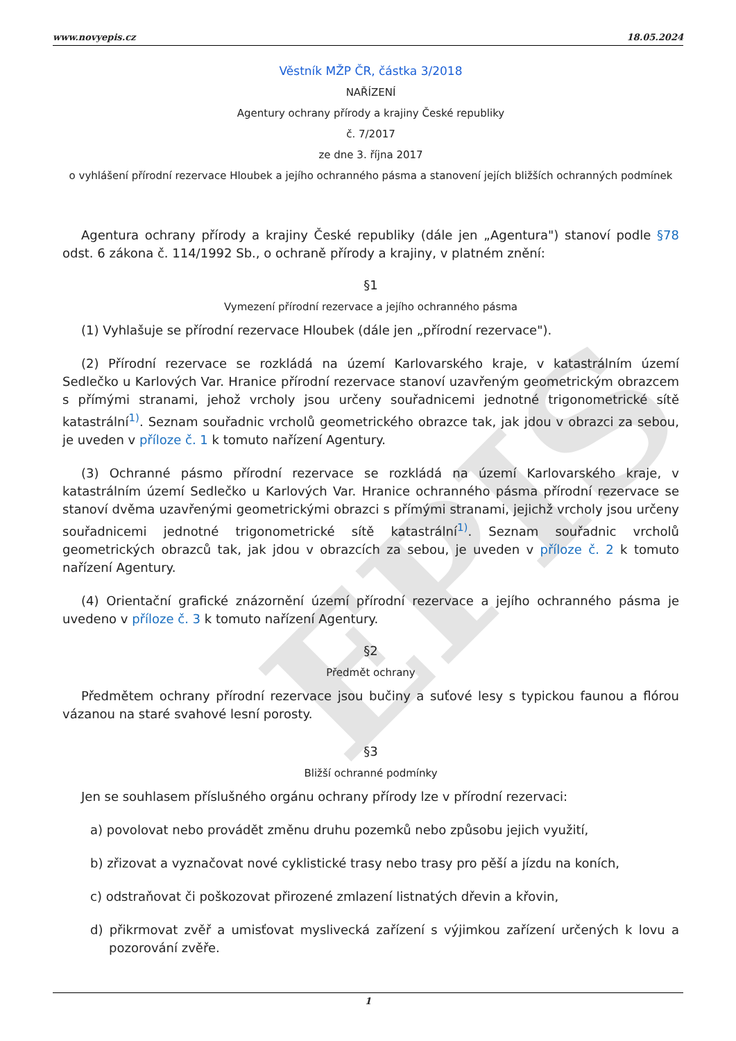EPIS
www.novyepis.cz 18.05.2024
Věstník MŽP ČR, částka 3/2018
NAŘÍZENÍ
Agentury ochrany přírody a krajiny České republiky
č. 7/2017
ze dne 3. října 2017
o vyhlášení přírodní rezervace Hloubek a jejího ochranného pásma a stanovení jejích bližších ochranných podmínek
Agentura ochrany přírody a krajiny České republiky (dále jen „Agentura") stanoví podle §78 odst. 6 zákona č. 114/1992 Sb., o ochraně přírody a krajiny, v platném znění:
§1
Vymezení přírodní rezervace a jejího ochranného pásma
(1) Vyhlašuje se přírodní rezervace Hloubek (dále jen „přírodní rezervace").
(2) Přírodní rezervace se rozkládá na území Karlovarského kraje, v katastrálním území Sedlečko u Karlových Var. Hranice přírodní rezervace stanoví uzavřeným geometrickým obrazcem s přímými stranami, jehož vrcholy jsou určeny souřadnicemi jednotné trigonometrické sítě katastrální<sup>1)</sup>. Seznam souřadnic vrcholů geometrického obrazce tak, jak jdou v obrazci za sebou, je uveden v příloze č. 1 k tomuto nařízení Agentury.
(3) Ochranné pásmo přírodní rezervace se rozkládá na území Karlovarského kraje, v katastrálním území Sedlečko u Karlových Var. Hranice ochranného pásma přírodní rezervace se stanoví dvěma uzavřenými geometrickými obrazci s přímými stranami, jejichž vrcholy jsou určeny souřadnicemi jednotné trigonometrické sítě katastrální<sup>1)</sup>. Seznam souřadnic vrcholů geometrických obrazců tak, jak jdou v obrazcích za sebou, je uveden v příloze č. 2 k tomuto nařízení Agentury.
(4) Orientační grafické znázornění území přírodní rezervace a jejího ochranného pásma je uvedeno v příloze č. 3 k tomuto nařízení Agentury.
§2
Předmět ochrany
Předmětem ochrany přírodní rezervace jsou bučiny a suťové lesy s typickou faunou a flórou vázanou na staré svahové lesní porosty.
§3
Bližší ochranné podmínky
Jen se souhlasem příslušného orgánu ochrany přírody lze v přírodní rezervaci:
a) povolovat nebo provádět změnu druhu pozemků nebo způsobu jejich využití,
b) zřizovat a vyznačovat nové cyklistické trasy nebo trasy pro pěší a jízdu na koních,
c) odstraňovat či poškozovat přirozené zmlazení listnatých dřevin a křovin,
d) přikrmovat zvěř a umisťovat myslivecká zařízení s výjimkou zařízení určených k lovu a pozorování zvěře.
1